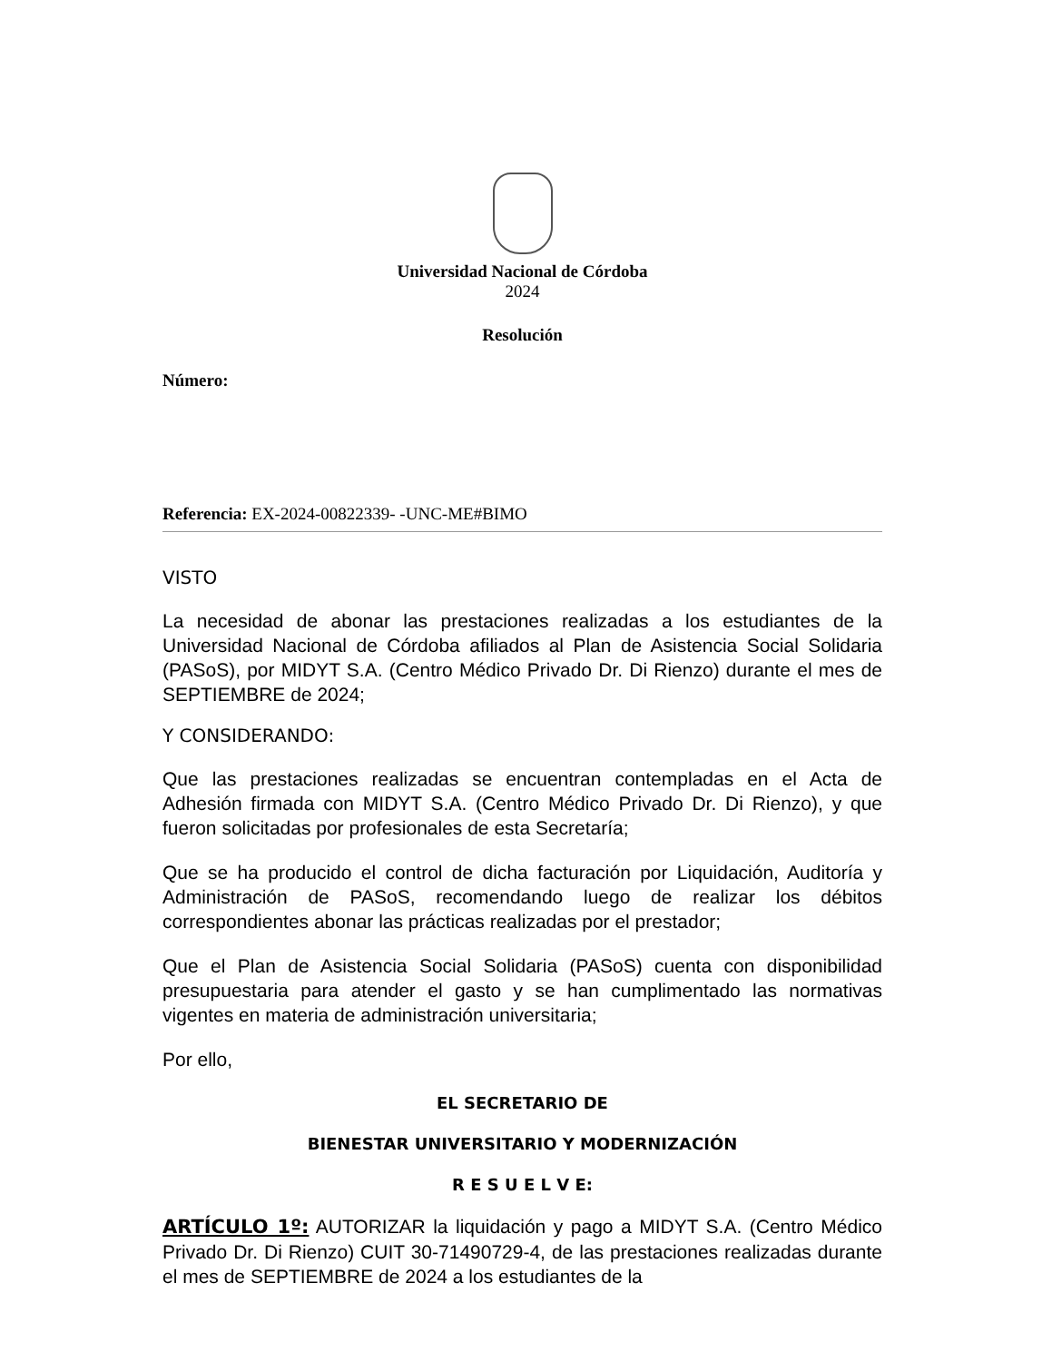Universidad Nacional de Córdoba
2024
Resolución
Número:
Referencia: EX-2024-00822339- -UNC-ME#BIMO
VISTO
La necesidad de abonar las prestaciones realizadas a los estudiantes de la Universidad Nacional de Córdoba afiliados al Plan de Asistencia Social Solidaria (PASoS), por MIDYT S.A. (Centro Médico Privado Dr. Di Rienzo) durante el mes de SEPTIEMBRE de 2024;
Y CONSIDERANDO:
Que las prestaciones realizadas se encuentran contempladas en el Acta de Adhesión firmada con MIDYT S.A. (Centro Médico Privado Dr. Di Rienzo), y que fueron solicitadas por profesionales de esta Secretaría;
Que se ha producido el control de dicha facturación por Liquidación, Auditoría y Administración de PASoS, recomendando luego de realizar los débitos correspondientes abonar las prácticas realizadas por el prestador;
Que el Plan de Asistencia Social Solidaria (PASoS) cuenta con disponibilidad presupuestaria para atender el gasto y se han cumplimentado las normativas vigentes en materia de administración universitaria;
Por ello,
EL SECRETARIO DE
BIENESTAR UNIVERSITARIO Y MODERNIZACIÓN
R E S U E L V E:
ARTÍCULO 1º: AUTORIZAR la liquidación y pago a MIDYT S.A. (Centro Médico Privado Dr. Di Rienzo) CUIT 30-71490729-4, de las prestaciones realizadas durante el mes de SEPTIEMBRE de 2024 a los estudiantes de la